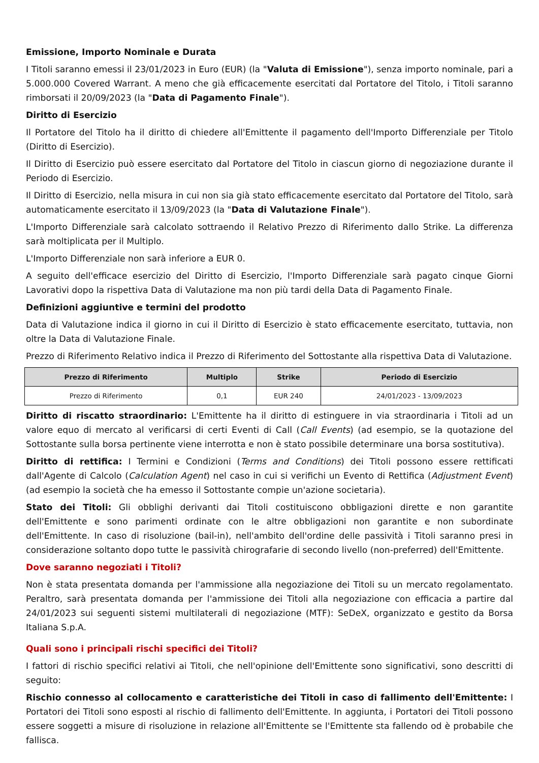Emissione, Importo Nominale e Durata
I Titoli saranno emessi il 23/01/2023 in Euro (EUR) (la "Valuta di Emissione"), senza importo nominale, pari a 5.000.000 Covered Warrant. A meno che già efficacemente esercitati dal Portatore del Titolo, i Titoli saranno rimborsati il 20/09/2023 (la "Data di Pagamento Finale").
Diritto di Esercizio
Il Portatore del Titolo ha il diritto di chiedere all'Emittente il pagamento dell'Importo Differenziale per Titolo (Diritto di Esercizio).
Il Diritto di Esercizio può essere esercitato dal Portatore del Titolo in ciascun giorno di negoziazione durante il Periodo di Esercizio.
Il Diritto di Esercizio, nella misura in cui non sia già stato efficacemente esercitato dal Portatore del Titolo, sarà automaticamente esercitato il 13/09/2023 (la "Data di Valutazione Finale").
L'Importo Differenziale sarà calcolato sottraendo il Relativo Prezzo di Riferimento dallo Strike. La differenza sarà moltiplicata per il Multiplo.
L'Importo Differenziale non sarà inferiore a EUR 0.
A seguito dell'efficace esercizio del Diritto di Esercizio, l'Importo Differenziale sarà pagato cinque Giorni Lavorativi dopo la rispettiva Data di Valutazione ma non più tardi della Data di Pagamento Finale.
Definizioni aggiuntive e termini del prodotto
Data di Valutazione indica il giorno in cui il Diritto di Esercizio è stato efficacemente esercitato, tuttavia, non oltre la Data di Valutazione Finale.
Prezzo di Riferimento Relativo indica il Prezzo di Riferimento del Sottostante alla rispettiva Data di Valutazione.
| Prezzo di Riferimento | Multiplo | Strike | Periodo di Esercizio |
| --- | --- | --- | --- |
| Prezzo di Riferimento | 0,1 | EUR 240 | 24/01/2023 - 13/09/2023 |
Diritto di riscatto straordinario: L'Emittente ha il diritto di estinguere in via straordinaria i Titoli ad un valore equo di mercato al verificarsi di certi Eventi di Call (Call Events) (ad esempio, se la quotazione del Sottostante sulla borsa pertinente viene interrotta e non è stato possibile determinare una borsa sostitutiva).
Diritto di rettifica: I Termini e Condizioni (Terms and Conditions) dei Titoli possono essere rettificati dall'Agente di Calcolo (Calculation Agent) nel caso in cui si verifichi un Evento di Rettifica (Adjustment Event) (ad esempio la società che ha emesso il Sottostante compie un'azione societaria).
Stato dei Titoli: Gli obblighi derivanti dai Titoli costituiscono obbligazioni dirette e non garantite dell'Emittente e sono parimenti ordinate con le altre obbligazioni non garantite e non subordinate dell'Emittente. In caso di risoluzione (bail-in), nell'ambito dell'ordine delle passività i Titoli saranno presi in considerazione soltanto dopo tutte le passività chirografarie di secondo livello (non-preferred) dell'Emittente.
Dove saranno negoziati i Titoli?
Non è stata presentata domanda per l'ammissione alla negoziazione dei Titoli su un mercato regolamentato. Peraltro, sarà presentata domanda per l'ammissione dei Titoli alla negoziazione con efficacia a partire dal 24/01/2023 sui seguenti sistemi multilaterali di negoziazione (MTF): SeDeX, organizzato e gestito da Borsa Italiana S.p.A.
Quali sono i principali rischi specifici dei Titoli?
I fattori di rischio specifici relativi ai Titoli, che nell'opinione dell'Emittente sono significativi, sono descritti di seguito:
Rischio connesso al collocamento e caratteristiche dei Titoli in caso di fallimento dell'Emittente: I Portatori dei Titoli sono esposti al rischio di fallimento dell'Emittente. In aggiunta, i Portatori dei Titoli possono essere soggetti a misure di risoluzione in relazione all'Emittente se l'Emittente sta fallendo od è probabile che fallisca.